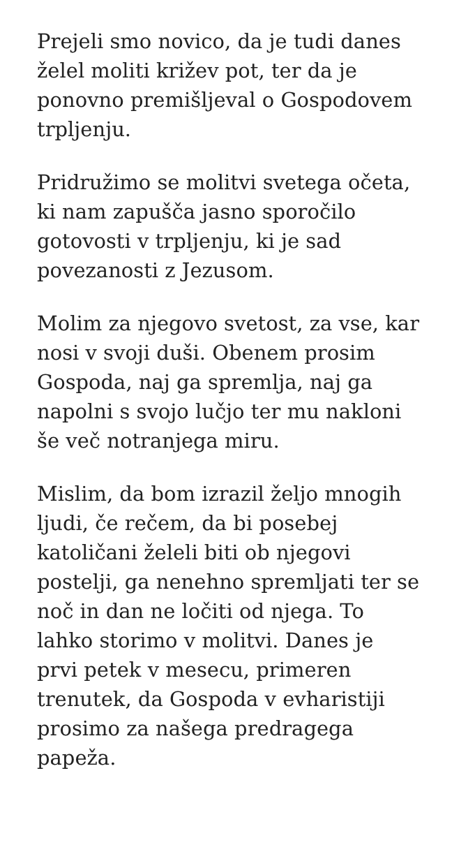Prejeli smo novico, da je tudi danes
želel moliti križev pot, ter da je
ponovno premišljeval o Gospodovem
trpljenju.
Pridružimo se molitvi svetega očeta,
ki nam zapušča jasno sporočilo
gotovosti v trpljenju, ki je sad
povezanosti z Jezusom.
Molim za njegovo svetost, za vse, kar
nosi v svoji duši. Obenem prosim
Gospoda, naj ga spremlja, naj ga
napolni s svojo lučjo ter mu nakloni
še več notranjega miru.
Mislim, da bom izrazil željo mnogih
ljudi, če rečem, da bi posebej
katoličani želeli biti ob njegovi
postelji, ga nenehno spremljati ter se
noč in dan ne ločiti od njega. To
lahko storimo v molitvi. Danes je
prvi petek v mesecu, primeren
trenutek, da Gospoda v evharistiji
prosimo za našega predragega
papeža.